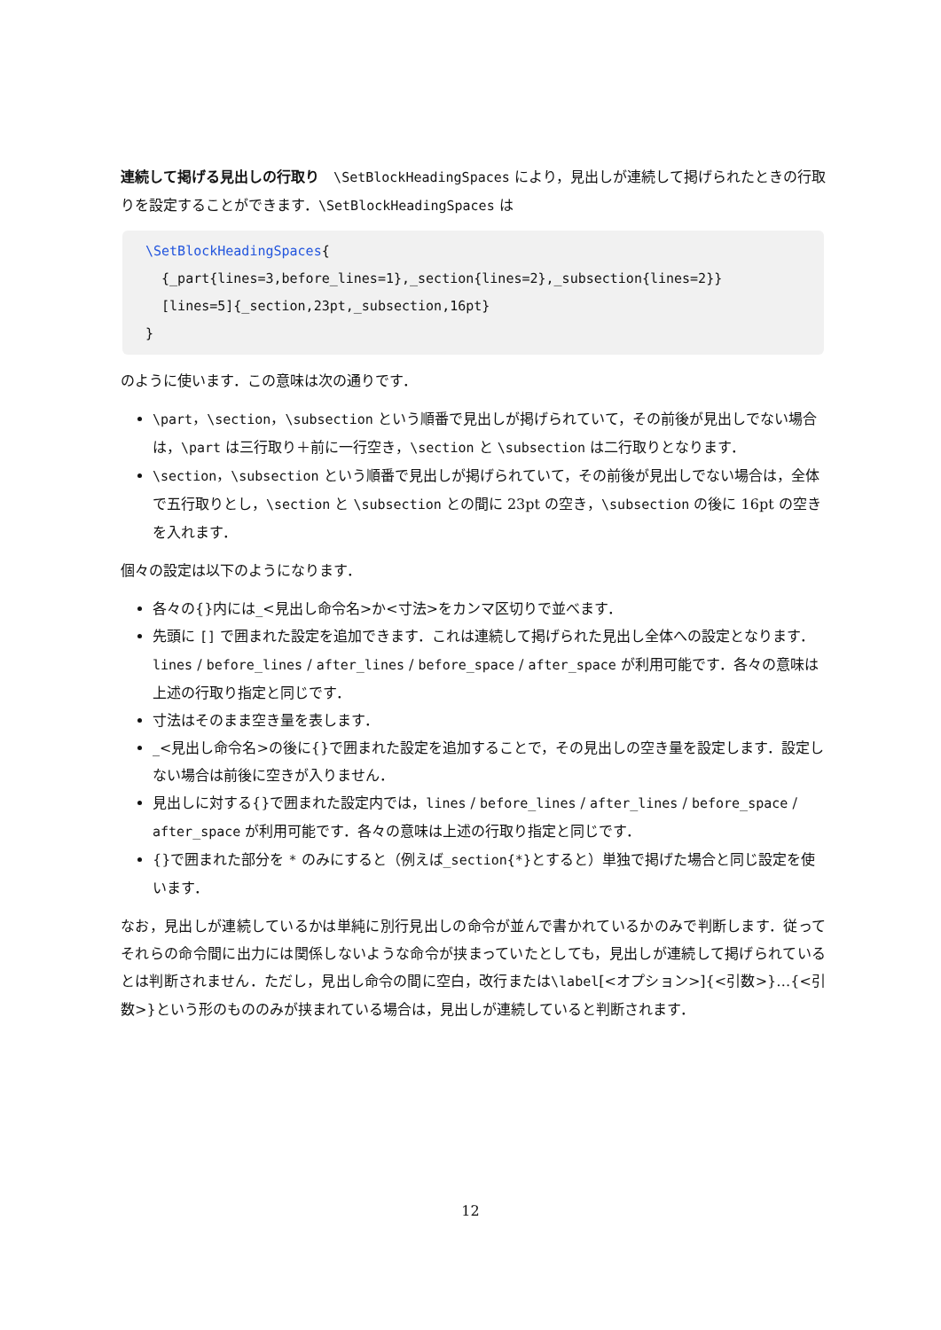連続して掲げる見出しの行取り　\SetBlockHeadingSpaces により，見出しが連続して掲げられたときの行取りを設定することができます．\SetBlockHeadingSpaces は
\SetBlockHeadingSpaces{
  {_part{lines=3,before_lines=1},_section{lines=2},_subsection{lines=2}}
  [lines=5]{_section,23pt,_subsection,16pt}
}
のように使います．この意味は次の通りです．
\part，\section，\subsection という順番で見出しが掲げられていて，その前後が見出しでない場合は，\part は三行取り＋前に一行空き，\section と \subsection は二行取りとなります．
\section，\subsection という順番で見出しが掲げられていて，その前後が見出しでない場合は，全体で五行取りとし，\section と \subsection との間に 23pt の空き，\subsection の後に 16pt の空きを入れます．
個々の設定は以下のようになります．
各々の{}内には_<見出し命令名>か<寸法>をカンマ区切りで並べます．
先頭に [] で囲まれた設定を追加できます．これは連続して掲げられた見出し全体への設定となります．lines / before_lines / after_lines / before_space / after_space が利用可能です．各々の意味は上述の行取り指定と同じです．
寸法はそのまま空き量を表します．
_<見出し命令名>の後に{}で囲まれた設定を追加することで，その見出しの空き量を設定します．設定しない場合は前後に空きが入りません．
見出しに対する{}で囲まれた設定内では，lines / before_lines / after_lines / before_space / after_space が利用可能です．各々の意味は上述の行取り指定と同じです．
{}で囲まれた部分を * のみにすると（例えば_section{*}とすると）単独で掲げた場合と同じ設定を使います．
なお，見出しが連続しているかは単純に別行見出しの命令が並んで書かれているかのみで判断します．従ってそれらの命令間に出力には関係しないような命令が挟まっていたとしても，見出しが連続して掲げられているとは判断されません．ただし，見出し命令の間に空白，改行または\label[<オプション>]{<引数>}…{<引数>}という形のもののみが挟まれている場合は，見出しが連続していると判断されます．
12